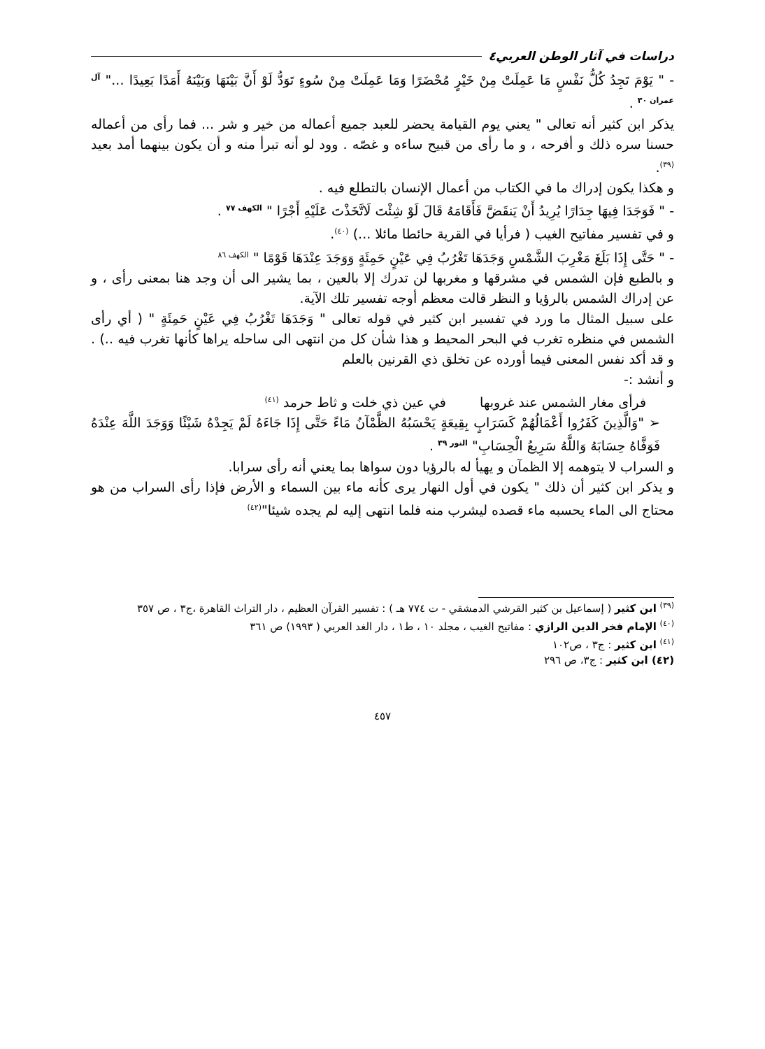دراسات في آثار الوطن العربي٤
- " يَوْمَ تَجِدُ كُلُّ نَفْسٍ مَا عَمِلَتْ مِنْ خَيْرٍ مُحْضَرًا وَمَا عَمِلَتْ مِنْ سُوءٍ تَوَدُّ لَوْ أَنَّ بَيْنَهَا وَبَيْنَهُ أَمَدًا بَعِيدًا ..." <sup>آل عمران ٣٠</sup> .
يذكر ابن كثير أنه تعالى " يعني يوم القيامة يحضر للعبد جميع أعماله من خير و شر ... فما رأى من أعماله حسنا سره ذلك و أفرحه ، و ما رأى من قبيح ساءه و غصّه . وود لو أنه تبرأ منه و أن يكون بينهما أمد بعيد <sup>(٣٩)</sup>.
و هكذا يكون إدراك ما في الكتاب من أعمال الإنسان بالتطلع فيه .
- " فَوَجَدَا فِيهَا جِدَارًا يُرِيدُ أَنْ يَنقَضَّ فَأَقَامَهُ قَالَ لَوْ شِئْتَ لَاتَّخَذْتَ عَلَيْهِ أَجْرًا " <sup>الكهف ٧٧</sup> .
و في تفسير مفاتيح الغيب ( فرأيا في القرية حائطا مائلا ...) <sup>(٤٠)</sup>.
- " حَتَّى إِذَا بَلَغَ مَغْرِبَ الشَّمْسِ وَجَدَهَا تَغْرُبُ فِي عَيْنٍ حَمِئَةٍ وَوَجَدَ عِنْدَهَا قَوْمًا " <sup>الكهف ٨٦</sup>
و بالطبع فإن الشمس في مشرقها و مغربها لن تدرك إلا بالعين ، بما يشير الى أن وجد هنا بمعنى رأى ، و عن إدراك الشمس بالرؤيا و النظر قالت معظم أوجه تفسير تلك الآية.
على سبيل المثال ما ورد في تفسير ابن كثير في قوله تعالى " وَجَدَهَا تَغْرُبُ فِي عَيْنٍ حَمِئَةٍ " ( أي رأى الشمس في منظره تغرب في البحر المحيط و هذا شأن كل من انتهى الى ساحله يراها كأنها تغرب فيه ..) . و قد أكد نفس المعنى فيما أورده عن تخلق ذي القرنين بالعلم
و أنشد :-
فرأى مغار الشمس عند غروبها في عين ذي خلت و ثاط حرمد <sup>(٤١)</sup>
➢ "وَالَّذِينَ كَفَرُوا أَعْمَالُهُمْ كَسَرَابٍ بِقِيعَةٍ يَحْسَبُهُ الظَّمْآنُ مَاءً حَتَّى إِذَا جَاءَهُ لَمْ يَجِدْهُ شَيْئًا وَوَجَدَ اللَّهَ عِنْدَهُ فَوَفَّاهُ حِسَابَهُ وَاللَّهُ سَرِيعُ الْحِسَابِ" <sup>النور ٣٩</sup> .
و السراب لا يتوهمه إلا الظمآن و يهيأ له بالرؤيا دون سواها بما يعني أنه رأى سرابا.
و يذكر ابن كثير أن ذلك " يكون في أول النهار يرى كأنه ماء بين السماء و الأرض فإذا رأى السراب من هو محتاج الى الماء يحسبه ماء قصده ليشرب منه فلما انتهى إليه لم يجده شيئا"<sup>(٤٢)</sup>
<sup>(٣٩)</sup> ابن كثير ( إسماعيل بن كثير القرشي الدمشقي - ت ٧٧٤ هـ ) : تفسير القرآن العظيم ، دار التراث القاهرة ،ج٣ ، ص ٣٥٧
<sup>(٤٠)</sup> الإمام فخر الدين الرازي : مفاتيح الغيب ، مجلد ١٠ ، ط١ ، دار الغد العربي ( ١٩٩٣) ص ٣٦١
<sup>(٤١)</sup> ابن كثير : ج٣ ، ص١٠٢
(٤٢) ابن كثير : ج٣، ص ٢٩٦
٤٥٧